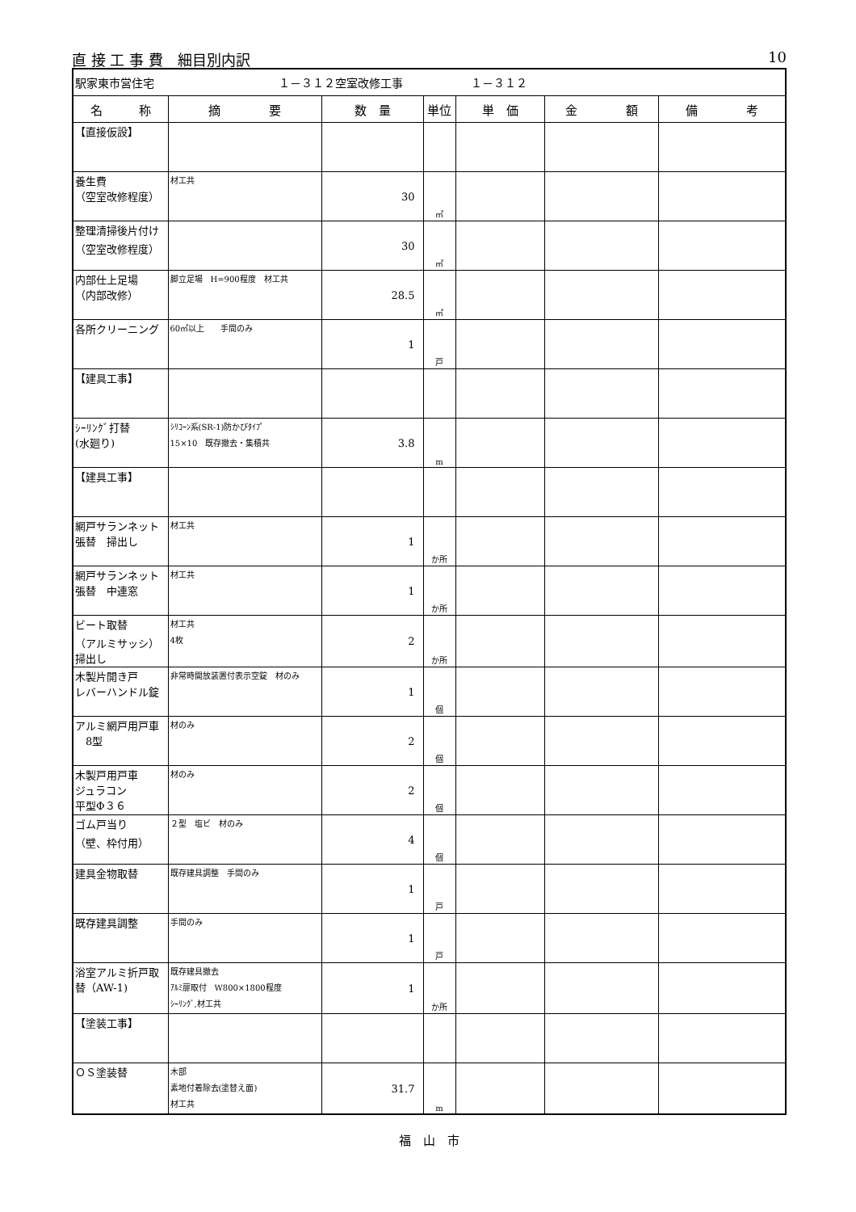直 接 工 事 費　細目別内訳 10
| 駅家東市営住宅 １－３１２空室改修工事 １－３１２ | | | | | | |
| 名 称 | 摘 要 | 数 量 | 単位 | 単 価 | 金 額 | 備 考 |
| 【直接仮設】 | | | | | | |
| 養生費 （空室改修程度） | 材工共 | 30 | ㎡ | | | |
| 整理清掃後片付け （空室改修程度） | | 30 | ㎡ | | | |
| 内部仕上足場 （内部改修） | 脚立足場 H=900程度 材工共 | 28.5 | ㎡ | | | |
| 各所クリーニング | 60㎡以上 手間のみ | 1 | 戸 | | | |
| 【建具工事】 | | | | | | |
| ｼｰﾘﾝｸﾞ打替 (水廻り) | ｼﾘｺｰﾝ系(SR-1)防かびﾀｲﾌﾟ 15×10 既存撤去・集積共 | 3.8 | m | | | |
| 【建具工事】 | | | | | | |
| 網戸サランネット 張替 掃出し | 材工共 | 1 | か所 | | | |
| 網戸サランネット 張替 中連窓 | 材工共 | 1 | か所 | | | |
| ビート取替 （アルミサッシ） 掃出し | 材工共 4枚 | 2 | か所 | | | |
| 木製片開き戸 レバーハンドル錠 | 非常時開放装置付表示空錠 材のみ | 1 | 個 | | | |
| アルミ網戸用戸車 8型 | 材のみ | 2 | 個 | | | |
| 木製戸用戸車 ジュラコン 平型Φ３６ | 材のみ | 2 | 個 | | | |
| ゴム戸当り （壁、枠付用） | ２型 塩ビ 材のみ | 4 | 個 | | | |
| 建具金物取替 | 既存建具調整 手間のみ | 1 | 戸 | | | |
| 既存建具調整 | 手間のみ | 1 | 戸 | | | |
| 浴室アルミ折戸取 替（AW-1) | 既存建具撤去 ｱﾙﾐ扉取付 W800×1800程度 ｼｰﾘﾝｸﾞ,材工共 | 1 | か所 | | | |
| 【塗装工事】 | | | | | | |
| ＯＳ塗装替 | 木部 素地付着除去(塗替え面) 材工共 | 31.7 | m | | | |
福　山　市